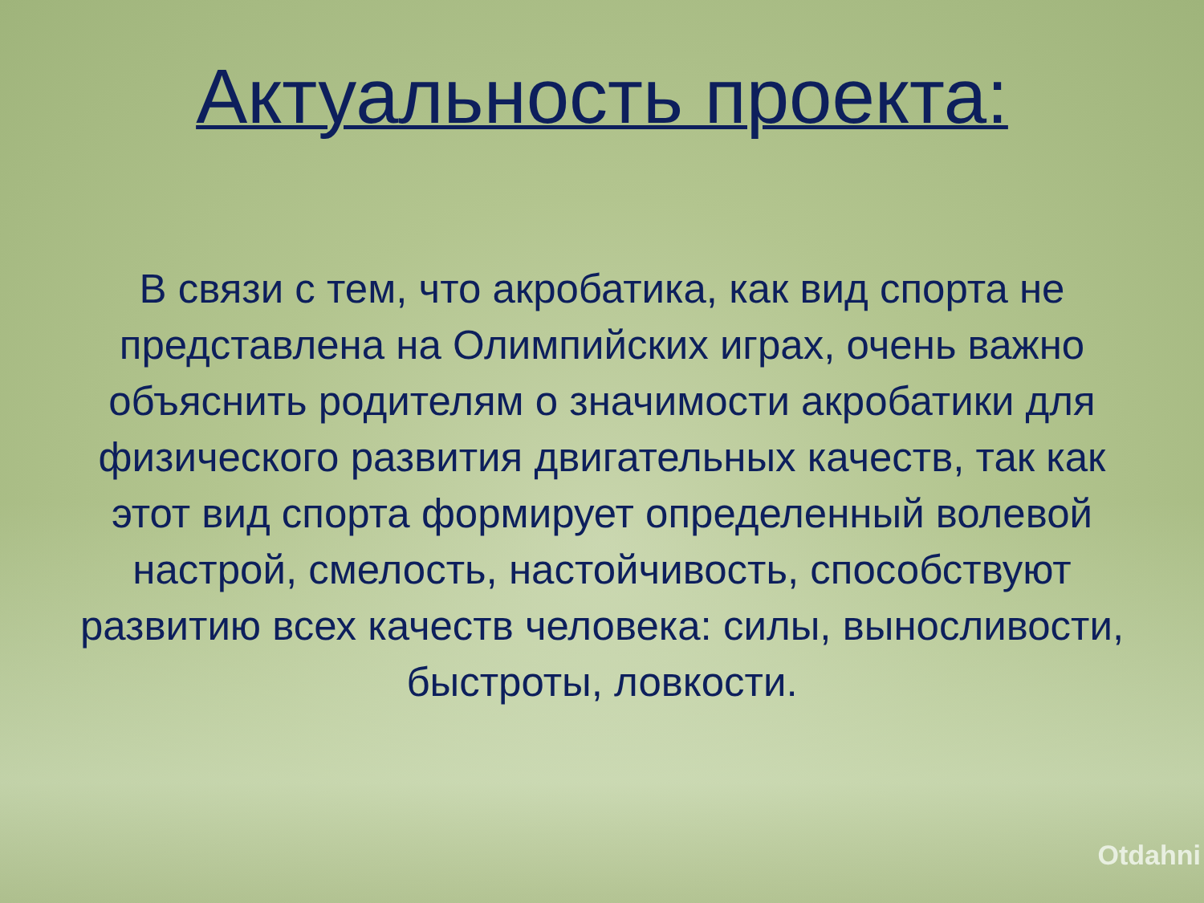Актуальность проекта:
В связи с тем, что акробатика, как вид спорта не представлена на Олимпийских играх, очень важно объяснить родителям о значимости акробатики для физического развития двигательных качеств, так как этот вид спорта формирует определенный волевой настрой, смелость, настойчивость, способствуют развитию всех качеств человека: силы, выносливости, быстроты, ловкости.
Otdahni